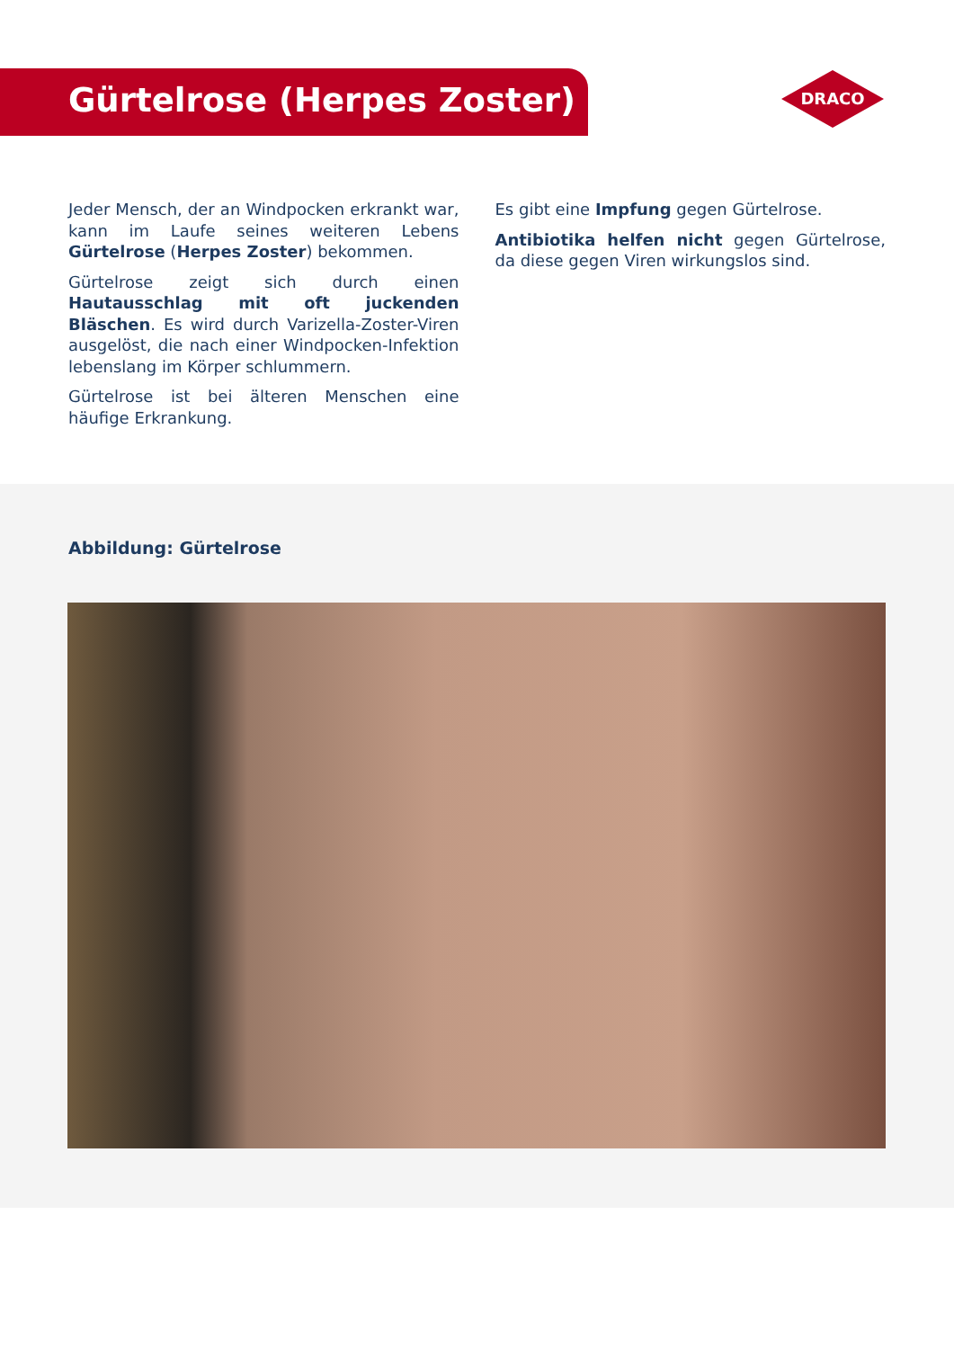Gürtelrose (Herpes Zoster)
DRACO
Jeder Mensch, der an Windpocken erkrankt war, kann im Laufe seines weiteren Lebens Gürtelrose (Herpes Zoster) bekommen.
Gürtelrose zeigt sich durch einen Hautausschlag mit oft juckenden Bläschen. Es wird durch Varizel­la-Zoster-Viren ausgelöst, die nach einer Windpo­cken-Infektion lebenslang im Körper schlummern.
Gürtelrose ist bei älteren Menschen eine häufige Erkrankung.
Es gibt eine Impfung gegen Gürtelrose.
Antibiotika helfen nicht gegen Gürtelrose, da diese gegen Viren wirkungslos sind.
Abbildung: Gürtelrose